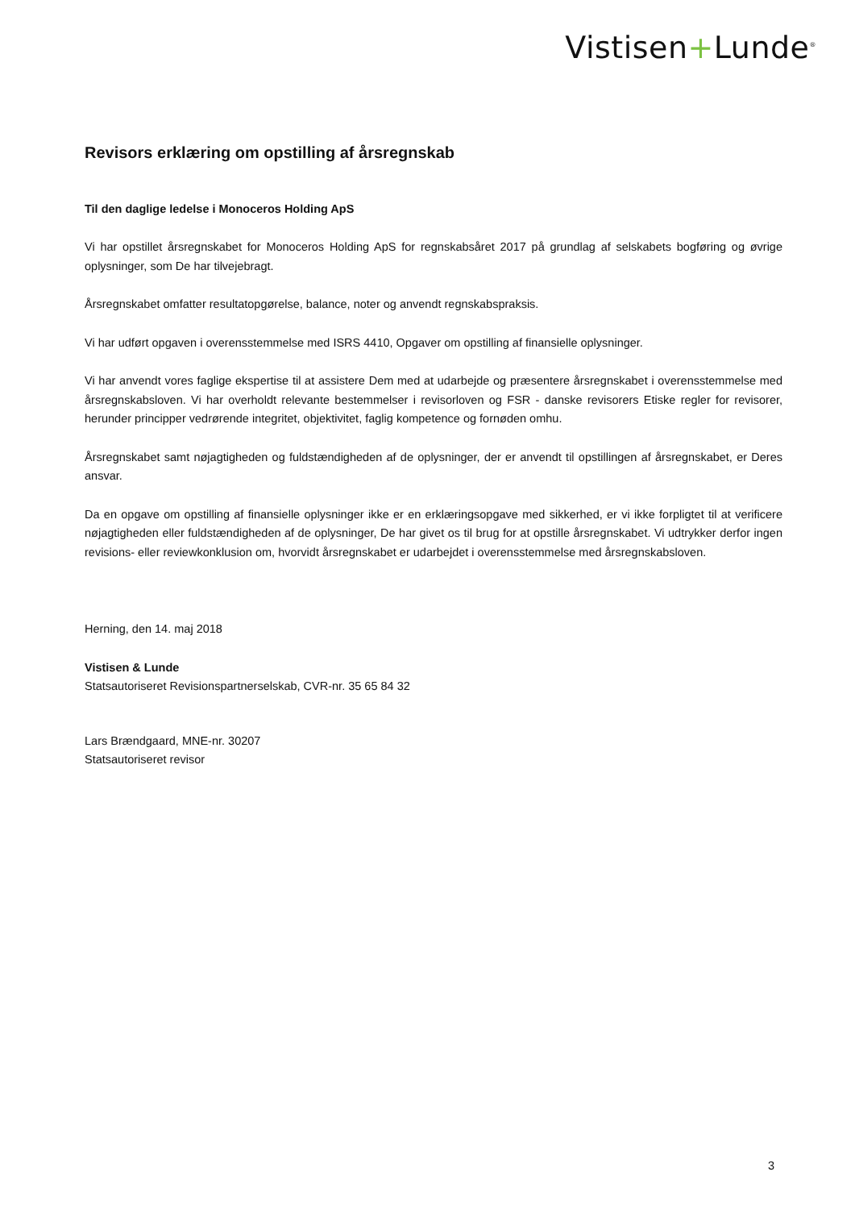Vistisen+Lunde<sup>®</sup>
Revisors erklæring om opstilling af årsregnskab
Til den daglige ledelse i Monoceros Holding ApS
Vi har opstillet årsregnskabet for Monoceros Holding ApS for regnskabsåret 2017 på grundlag af selskabets bogføring og øvrige oplysninger, som De har tilvejebragt.
Årsregnskabet omfatter resultatopgørelse, balance, noter og anvendt regnskabspraksis.
Vi har udført opgaven i overensstemmelse med ISRS 4410, Opgaver om opstilling af finansielle oplysninger.
Vi har anvendt vores faglige ekspertise til at assistere Dem med at udarbejde og præsentere årsregnskabet i overensstemmelse med årsregnskabsloven. Vi har overholdt relevante bestemmelser i revisorloven og FSR - danske revisorers Etiske regler for revisorer, herunder principper vedrørende integritet, objektivitet, faglig kompetence og fornøden omhu.
Årsregnskabet samt nøjagtigheden og fuldstændigheden af de oplysninger, der er anvendt til opstillingen af årsregnskabet, er Deres ansvar.
Da en opgave om opstilling af finansielle oplysninger ikke er en erklæringsopgave med sikkerhed, er vi ikke forpligtet til at verificere nøjagtigheden eller fuldstændigheden af de oplysninger, De har givet os til brug for at opstille årsregnskabet. Vi udtrykker derfor ingen revisions- eller reviewkonklusion om, hvorvidt årsregnskabet er udarbejdet i overensstemmelse med årsregnskabsloven.
Herning, den 14. maj 2018
Vistisen & Lunde
Statsautoriseret Revisionspartnerselskab, CVR-nr. 35 65 84 32
Lars Brændgaard, MNE-nr. 30207
Statsautoriseret revisor
3